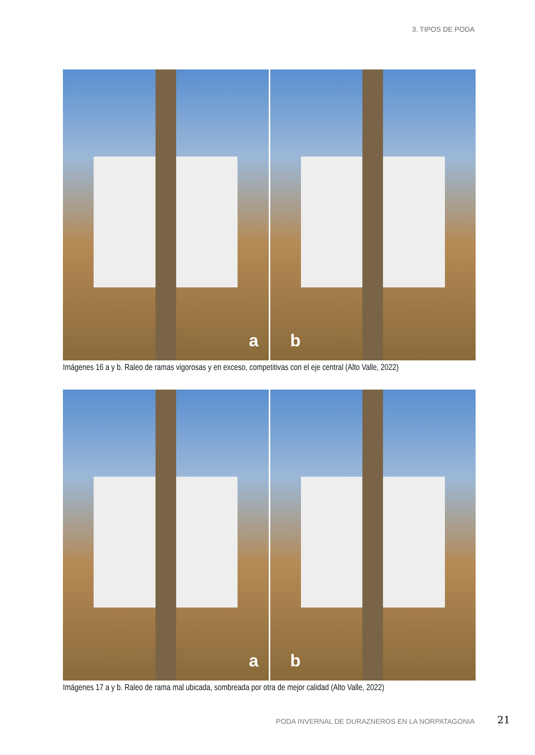3. TIPOS DE PODA
a
b
Imágenes 16 a y b. Raleo de ramas vigorosas y en exceso, competitivas con el eje central (Alto Valle, 2022)
a
b
Imágenes 17 a y b. Raleo de rama mal ubicada, sombreada por otra de mejor calidad (Alto Valle, 2022)
PODA INVERNAL DE DURAZNEROS EN LA NORPATAGONIA
21